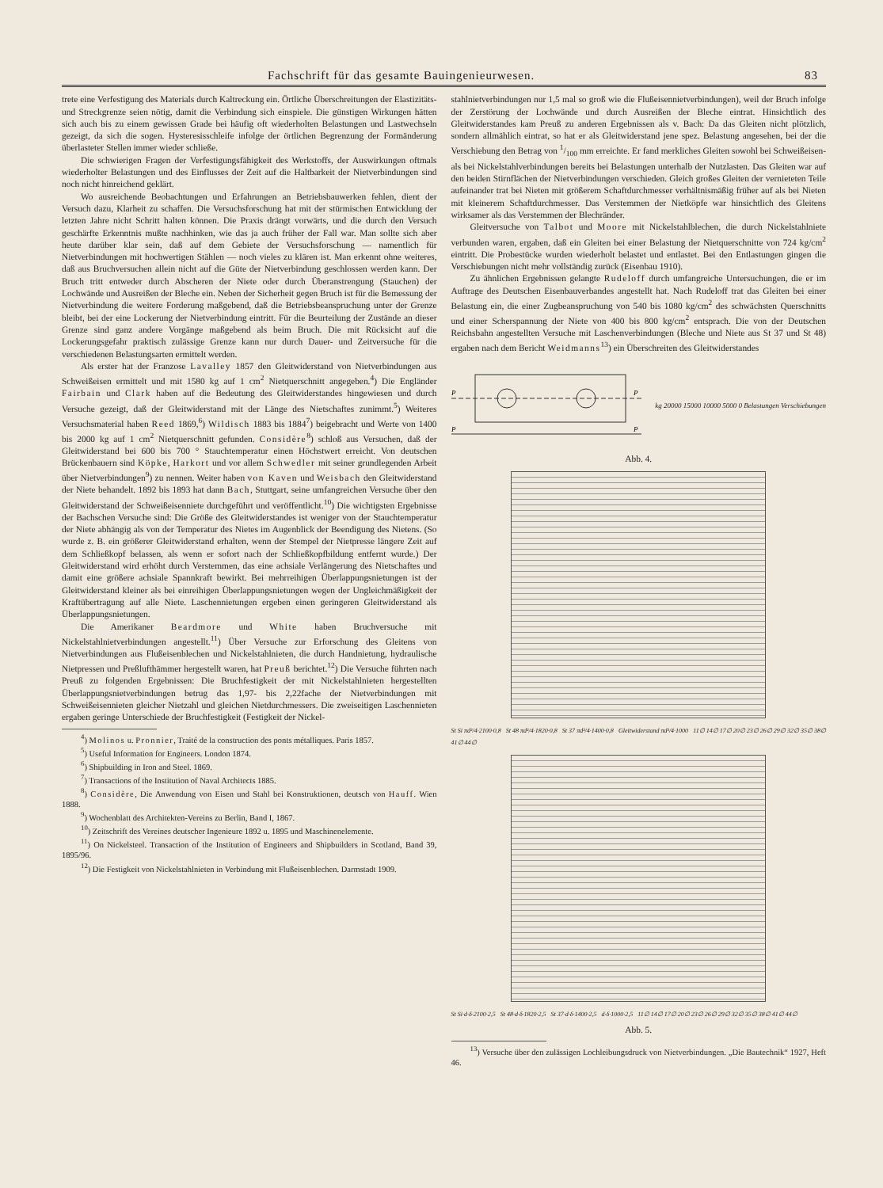Fachschrift für das gesamte Bauingenieurwesen. 83
trete eine Verfestigung des Materials durch Kaltreckung ein. Örtliche Überschreitungen der Elastizitäts- und Streckgrenze seien nötig, damit die Verbindung sich einspiele. Die günstigen Wirkungen hätten sich auch bis zu einem gewissen Grade bei häufig oft wiederholten Belastungen und Lastwechseln gezeigt, da sich die sogen. Hysteresisschleife infolge der örtlichen Begrenzung der Formänderung überlasteter Stellen immer wieder schließe.
Die schwierigen Fragen der Verfestigungsfähigkeit des Werkstoffs, der Auswirkungen oftmals wiederholter Belastungen und des Einflusses der Zeit auf die Haltbarkeit der Nietverbindungen sind noch nicht hinreichend geklärt.
Wo ausreichende Beobachtungen und Erfahrungen an Betriebsbauwerken fehlen, dient der Versuch dazu, Klarheit zu schaffen. Die Versuchsforschung hat mit der stürmischen Entwicklung der letzten Jahre nicht Schritt halten können. Die Praxis drängt vorwärts, und die durch den Versuch geschärfte Erkenntnis mußte nachhinken, wie das ja auch früher der Fall war. Man sollte sich aber heute darüber klar sein, daß auf dem Gebiete der Versuchsforschung — namentlich für Nietverbindungen mit hochwertigen Stählen — noch vieles zu klären ist. Man erkennt ohne weiteres, daß aus Bruchversuchen allein nicht auf die Güte der Nietverbindung geschlossen werden kann. Der Bruch tritt entweder durch Abscheren der Niete oder durch Überanstrengung (Stauchen) der Lochwände und Ausreißen der Bleche ein. Neben der Sicherheit gegen Bruch ist für die Bemessung der Nietverbindung die weitere Forderung maßgebend, daß die Betriebsbeanspruchung unter der Grenze bleibt, bei der eine Lockerung der Nietverbindung eintritt. Für die Beurteilung der Zustände an dieser Grenze sind ganz andere Vorgänge maßgebend als beim Bruch. Die mit Rücksicht auf die Lockerungsgefahr praktisch zulässige Grenze kann nur durch Dauer- und Zeitversuche für die verschiedenen Belastungsarten ermittelt werden.
Als erster hat der Franzose Lavalley 1857 den Gleitwiderstand von Nietverbindungen aus Schweißeisen ermittelt und mit 1580 kg auf 1 cm<sup>2</sup> Nietquerschnitt angegeben.<sup>4</sup>) Die Engländer Fairbain und Clark haben auf die Bedeutung des Gleitwiderstandes hingewiesen und durch Versuche gezeigt, daß der Gleitwiderstand mit der Länge des Nietschaftes zunimmt.<sup>5</sup>) Weiteres Versuchsmaterial haben Reed 1869,<sup>6</sup>) Wildisch 1883 bis 1884<sup>7</sup>) beigebracht und Werte von 1400 bis 2000 kg auf 1 cm<sup>2</sup> Nietquerschnitt gefunden. Considère<sup>8</sup>) schloß aus Versuchen, daß der Gleitwiderstand bei 600 bis 700 ° Stauchtemperatur einen Höchstwert erreicht. Von deutschen Brückenbauern sind Köpke, Harkort und vor allem Schwedler mit seiner grundlegenden Arbeit über Nietverbindungen<sup>9</sup>) zu nennen. Weiter haben von Kaven und Weisbach den Gleitwiderstand der Niete behandelt. 1892 bis 1893 hat dann Bach, Stuttgart, seine umfangreichen Versuche über den Gleitwiderstand der Schweißeisenniete durchgeführt und veröffentlicht.<sup>10</sup>) Die wichtigsten Ergebnisse der Bachschen Versuche sind: Die Größe des Gleitwiderstandes ist weniger von der Stauchtemperatur der Niete abhängig als von der Temperatur des Nietes im Augenblick der Beendigung des Nietens. (So wurde z. B. ein größerer Gleitwiderstand erhalten, wenn der Stempel der Nietpresse längere Zeit auf dem Schließkopf belassen, als wenn er sofort nach der Schließkopfbildung entfernt wurde.) Der Gleitwiderstand wird erhöht durch Verstemmen, das eine achsiale Verlängerung des Nietschaftes und damit eine größere achsiale Spannkraft bewirkt. Bei mehrreihigen Überlappungsnietungen ist der Gleitwiderstand kleiner als bei einreihigen Überlappungsnietungen wegen der Ungleichmäßigkeit der Kraftübertragung auf alle Niete. Laschennietungen ergeben einen geringeren Gleitwiderstand als Überlappungsnietungen.
Die Amerikaner Beardmore und White haben Bruchversuche mit Nickelstahlnietverbindungen angestellt.<sup>11</sup>) Über Versuche zur Erforschung des Gleitens von Nietverbindungen aus Flußeisenblechen und Nickelstahlnieten, die durch Handnietung, hydraulische Nietpressen und Preßlufthämmer hergestellt waren, hat Preuß berichtet.<sup>12</sup>) Die Versuche führten nach Preuß zu folgenden Ergebnissen: Die Bruchfestigkeit der mit Nickelstahlnieten hergestellten Überlappungsnietverbindungen betrug das 1,97- bis 2,22fache der Nietverbindungen mit Schweißeisennieten gleicher Nietzahl und gleichen Nietdurchmessers. Die zweiseitigen Laschennieten ergaben geringe Unterschiede der Bruchfestigkeit (Festigkeit der Nickel-
<sup>4</sup>) Molinos u. Pronnier, Traité de la construction des ponts métalliques. Paris 1857.
<sup>5</sup>) Useful Information for Engineers. London 1874.
<sup>6</sup>) Shipbuilding in Iron and Steel. 1869.
<sup>7</sup>) Transactions of the Institution of Naval Architects 1885.
<sup>8</sup>) Considère, Die Anwendung von Eisen und Stahl bei Konstruktionen, deutsch von Hauff. Wien 1888.
<sup>9</sup>) Wochenblatt des Architekten-Vereins zu Berlin, Band I, 1867.
<sup>10</sup>) Zeitschrift des Vereines deutscher Ingenieure 1892 u. 1895 und Maschinenelemente.
<sup>11</sup>) On Nickelsteel. Transaction of the Institution of Engineers and Shipbuilders in Scotland, Band 39, 1895/96.
<sup>12</sup>) Die Festigkeit von Nickelstahlnieten in Verbindung mit Flußeisenblechen. Darmstadt 1909.
stahlnietverbindungen nur 1,5 mal so groß wie die Flußeisennietverbindungen), weil der Bruch infolge der Zerstörung der Lochwände und durch Ausreißen der Bleche eintrat. Hinsichtlich des Gleitwiderstandes kam Preuß zu anderen Ergebnissen als v. Bach: Da das Gleiten nicht plötzlich, sondern allmählich eintrat, so hat er als Gleitwiderstand jene spez. Belastung angesehen, bei der die Verschiebung den Betrag von 1/100 mm erreichte. Er fand merkliches Gleiten sowohl bei Schweißeisen- als bei Nickelstahlverbindungen bereits bei Belastungen unterhalb der Nutzlasten. Das Gleiten war auf den beiden Stirnflächen der Nietverbindungen verschieden. Gleich großes Gleiten der vernieteten Teile aufeinander trat bei Nieten mit größerem Schaftdurchmesser verhältnismäßig früher auf als bei Nieten mit kleinerem Schaftdurchmesser. Das Verstemmen der Nietköpfe war hinsichtlich des Gleitens wirksamer als das Verstemmen der Blechränder.
Gleitversuche von Talbot und Moore mit Nickelstahlblechen, die durch Nickelstahlniete verbunden waren, ergaben, daß ein Gleiten bei einer Belastung der Nietquerschnitte von 724 kg/cm<sup>2</sup> eintritt. Die Probestücke wurden wiederholt belastet und entlastet. Bei den Entlastungen gingen die Verschiebungen nicht mehr vollständig zurück (Eisenbau 1910).
Zu ähnlichen Ergebnissen gelangte Rudeloff durch umfangreiche Untersuchungen, die er im Auftrage des Deutschen Eisenbauverbandes angestellt hat. Nach Rudeloff trat das Gleiten bei einer Belastung ein, die einer Zugbeanspruchung von 540 bis 1080 kg/cm<sup>2</sup> des schwächsten Querschnitts und einer Scherspannung der Niete von 400 bis 800 kg/cm<sup>2</sup> entsprach. Die von der Deutschen Reichsbahn angestellten Versuche mit Laschenverbindungen (Bleche und Niete aus St 37 und St 48) ergaben nach dem Bericht Weidmanns<sup>13</sup>) ein Überschreiten des Gleitwiderstandes
P
P
P
P
kg 20000 15000 10000 5000 0 Belastungen Verschiebungen
Abb. 4.
St Si πd²/4·2100·0,8 St 48 πd²/4·1820·0,8 St 37 πd²/4·1400·0,8 Gleitwiderstand πd²/4·1000 11∅ 14∅ 17∅ 20∅ 23∅ 26∅ 29∅ 32∅ 35∅ 38∅ 41∅ 44∅
St Si·d·δ·2100·2,5 St 48·d·δ·1820·2,5 St 37·d·δ·1400·2,5 d·δ·1000·2,5 11∅ 14∅ 17∅ 20∅ 23∅ 26∅ 29∅ 32∅ 35∅ 38∅ 41∅ 44∅
Abb. 5.
<sup>13</sup>) Versuche über den zulässigen Lochleibungsdruck von Nietverbindungen. „Die Bautechnik“ 1927, Heft 46.